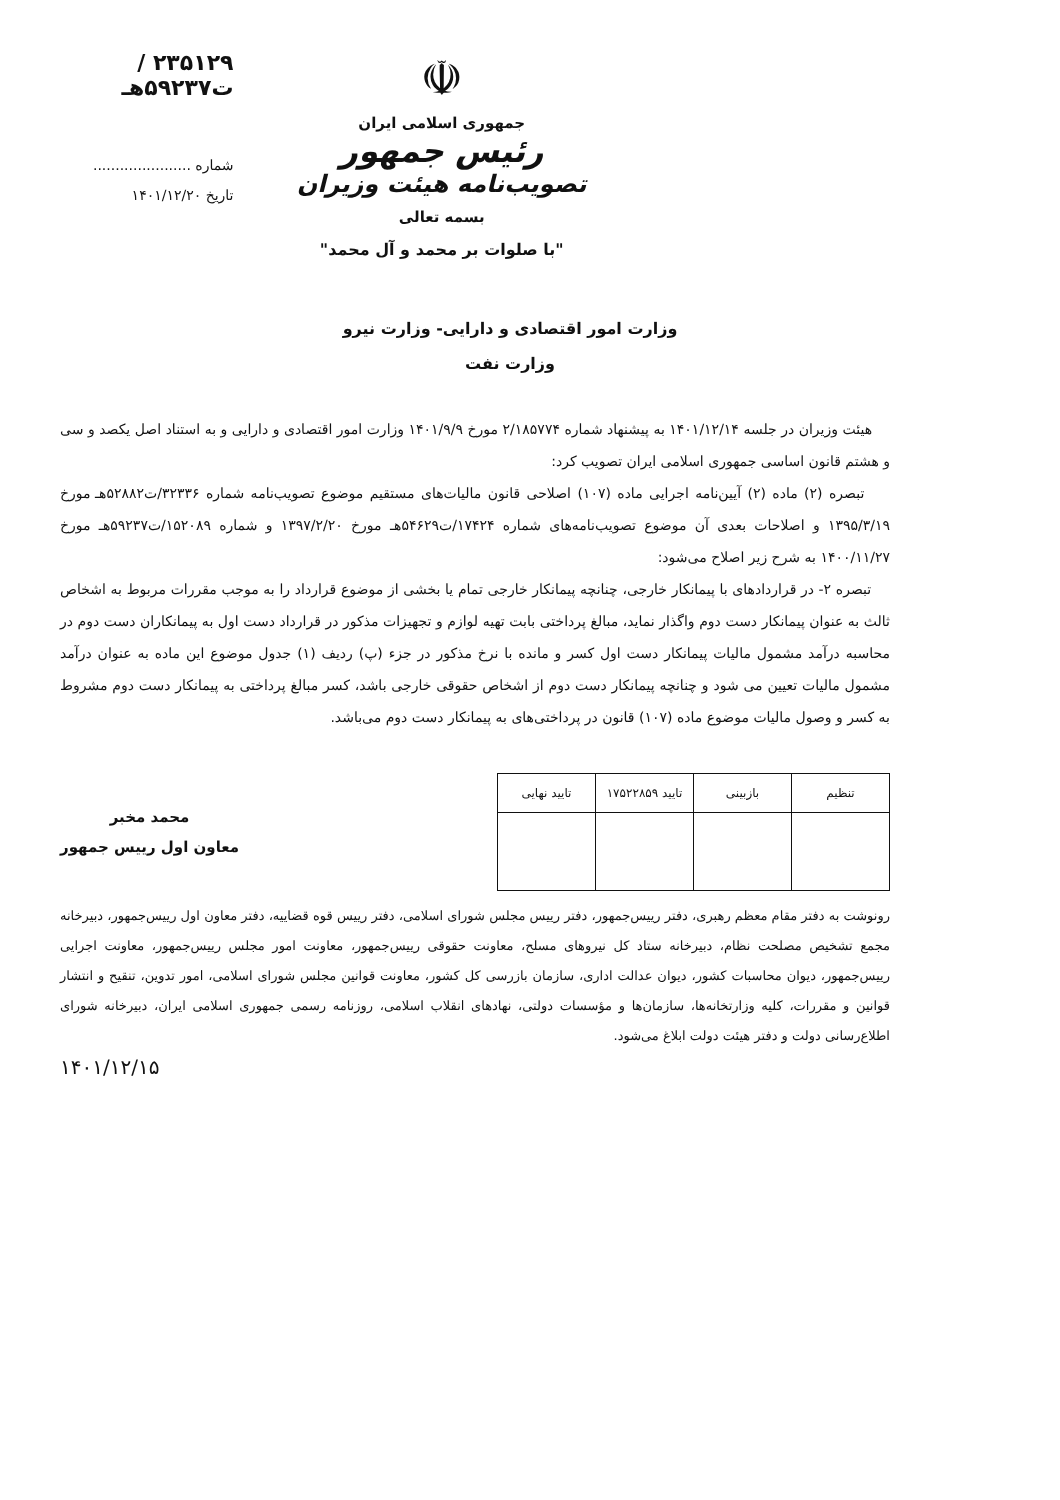۲۳۵۱۲۹ /ت۵۹۲۳۷هـ
شماره ......................
تاریخ ۱۴۰۱/۱۲/۲۰
☫
جمهوری اسلامی ایران
رئیس جمهور
تصویب‌نامه هیئت وزیران
بسمه تعالی
"با صلوات بر محمد و آل محمد"
وزارت امور اقتصادی و دارایی- وزارت نیرو
وزارت نفت
هیئت وزیران در جلسه ۱۴۰۱/۱۲/۱۴ به پیشنهاد شماره ۲/۱۸۵۷۷۴ مورخ ۱۴۰۱/۹/۹ وزارت امور اقتصادی و دارایی و به استناد اصل یکصد و سی و هشتم قانون اساسی جمهوری اسلامی ایران تصویب کرد:
تبصره (۲) ماده (۲) آیین‌نامه اجرایی ماده (۱۰۷) اصلاحی قانون مالیات‌های مستقیم موضوع تصویب‌نامه شماره ۳۲۳۳۶/ت۵۲۸۸۲هـ مورخ ۱۳۹۵/۳/۱۹ و اصلاحات بعدی آن موضوع تصویب‌نامه‌های شماره ۱۷۴۲۴/ت۵۴۶۲۹هـ مورخ ۱۳۹۷/۲/۲۰ و شماره ۱۵۲۰۸۹/ت۵۹۲۳۷هـ مورخ ۱۴۰۰/۱۱/۲۷ به شرح زیر اصلاح می‌شود:
تبصره ۲- در قراردادهای با پیمانکار خارجی، چنانچه پیمانکار خارجی تمام یا بخشی از موضوع قرارداد را به موجب مقررات مربوط به اشخاص ثالث به عنوان پیمانکار دست دوم واگذار نماید، مبالغ پرداختی بابت تهیه لوازم و تجهیزات مذکور در قرارداد دست اول به پیمانکاران دست دوم در محاسبه درآمد مشمول مالیات پیمانکار دست اول کسر و مانده با نرخ مذکور در جزء (پ) ردیف (۱) جدول موضوع این ماده به عنوان درآمد مشمول مالیات تعیین می شود و چنانچه پیمانکار دست دوم از اشخاص حقوقی خارجی باشد، کسر مبالغ پرداختی به پیمانکار دست دوم مشروط به کسر و وصول مالیات موضوع ماده (۱۰۷) قانون در پرداختی‌های به پیمانکار دست دوم می‌باشد.
| تنظیم | بازبینی | تایید ۱۷۵۲۲۸۵۹ | تایید نهایی |
محمد مخبر
معاون اول رییس جمهور
رونوشت به دفتر مقام معظم رهبری، دفتر رییس‌جمهور، دفتر رییس مجلس شورای اسلامی، دفتر رییس قوه قضاییه، دفتر معاون اول رییس‌جمهور، دبیرخانه مجمع تشخیص مصلحت نظام، دبیرخانه ستاد کل نیروهای مسلح، معاونت حقوقی رییس‌جمهور، معاونت امور مجلس رییس‌جمهور، معاونت اجرایی رییس‌جمهور، دیوان محاسبات کشور، دیوان عدالت اداری، سازمان بازرسی کل کشور، معاونت قوانین مجلس شورای اسلامی، امور تدوین، تنقیح و انتشار قوانین و مقررات، کلیه وزارتخانه‌ها، سازمان‌ها و مؤسسات دولتی، نهادهای انقلاب اسلامی، روزنامه رسمی جمهوری اسلامی ایران، دبیرخانه شورای اطلاع‌رسانی دولت و دفتر هیئت دولت ابلاغ می‌شود.
۱۴۰۱/۱۲/۱۵